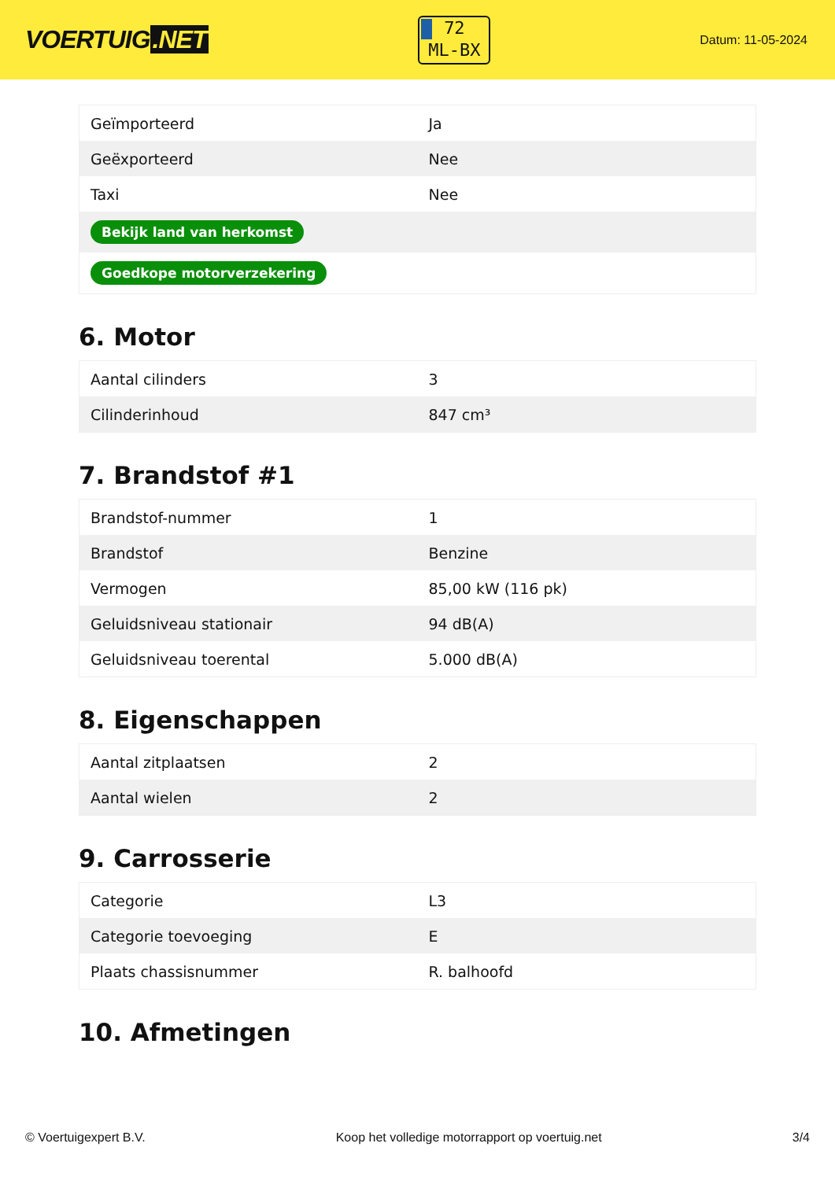VOERTUIG.NET
72
ML-BX
Datum: 11-05-2024
| Geïmporteerd | Ja |
| Geëxporteerd | Nee |
| Taxi | Nee |
| Bekijk land van herkomst | |
| Goedkope motorverzekering | |
6. Motor
| Aantal cilinders | 3 |
| Cilinderinhoud | 847 cm³ |
7. Brandstof #1
| Brandstof-nummer | 1 |
| Brandstof | Benzine |
| Vermogen | 85,00 kW (116 pk) |
| Geluidsniveau stationair | 94 dB(A) |
| Geluidsniveau toerental | 5.000 dB(A) |
8. Eigenschappen
| Aantal zitplaatsen | 2 |
| Aantal wielen | 2 |
9. Carrosserie
| Categorie | L3 |
| Categorie toevoeging | E |
| Plaats chassisnummer | R. balhoofd |
10. Afmetingen
© Voertuigexpert B.V. Koop het volledige motorrapport op voertuig.net 3/4